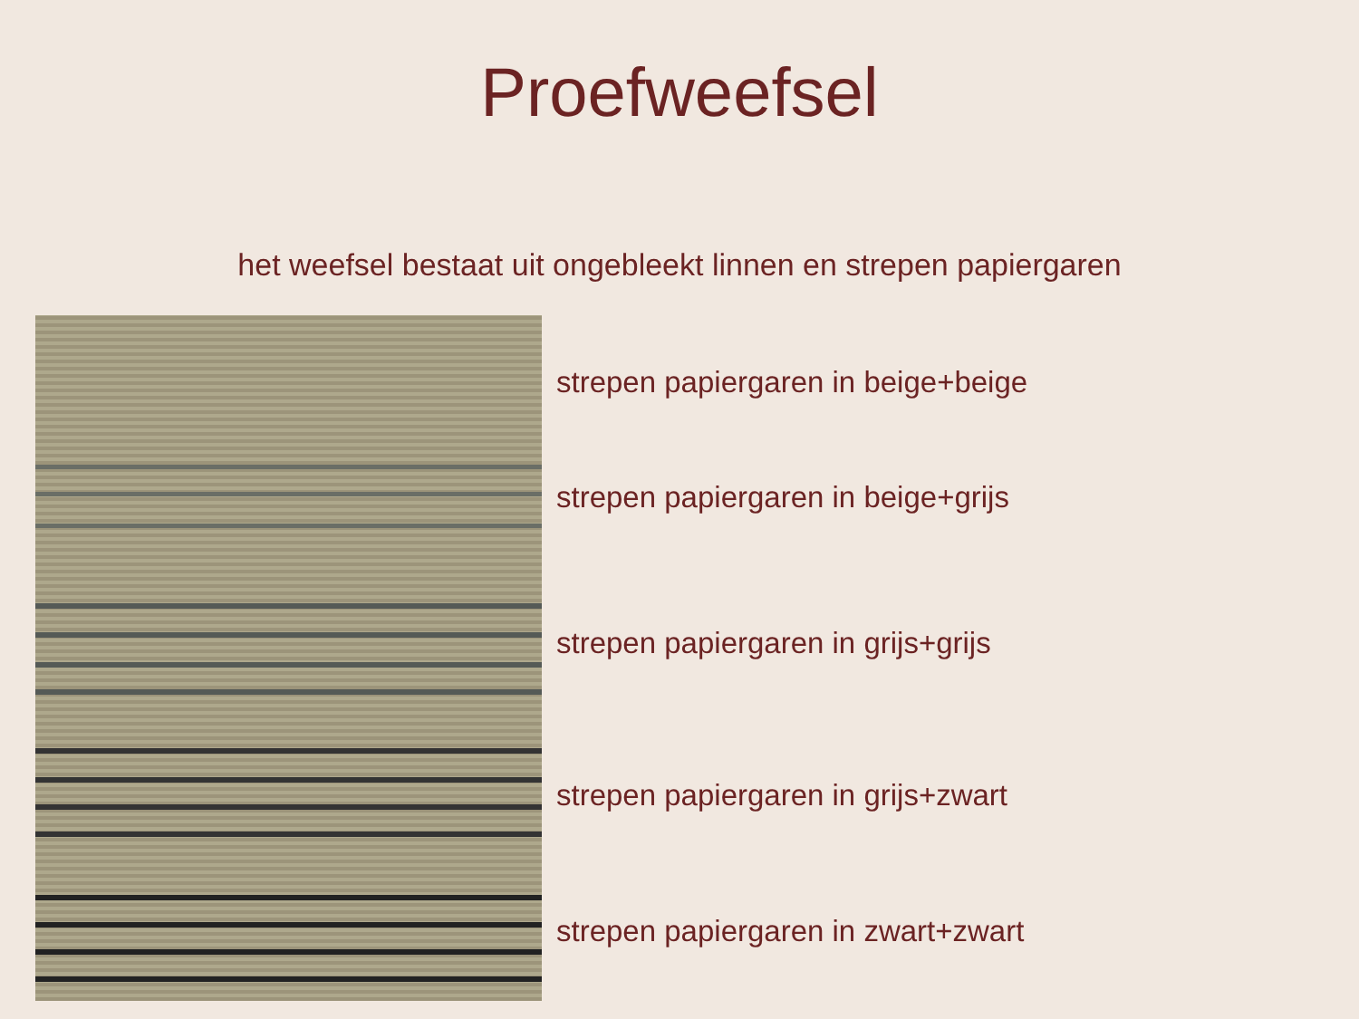Proefweefsel
het weefsel bestaat uit ongebleekt linnen en strepen papiergaren
strepen papiergaren in beige+beige
strepen papiergaren in beige+grijs
strepen papiergaren in grijs+grijs
strepen papiergaren in grijs+zwart
strepen papiergaren in zwart+zwart